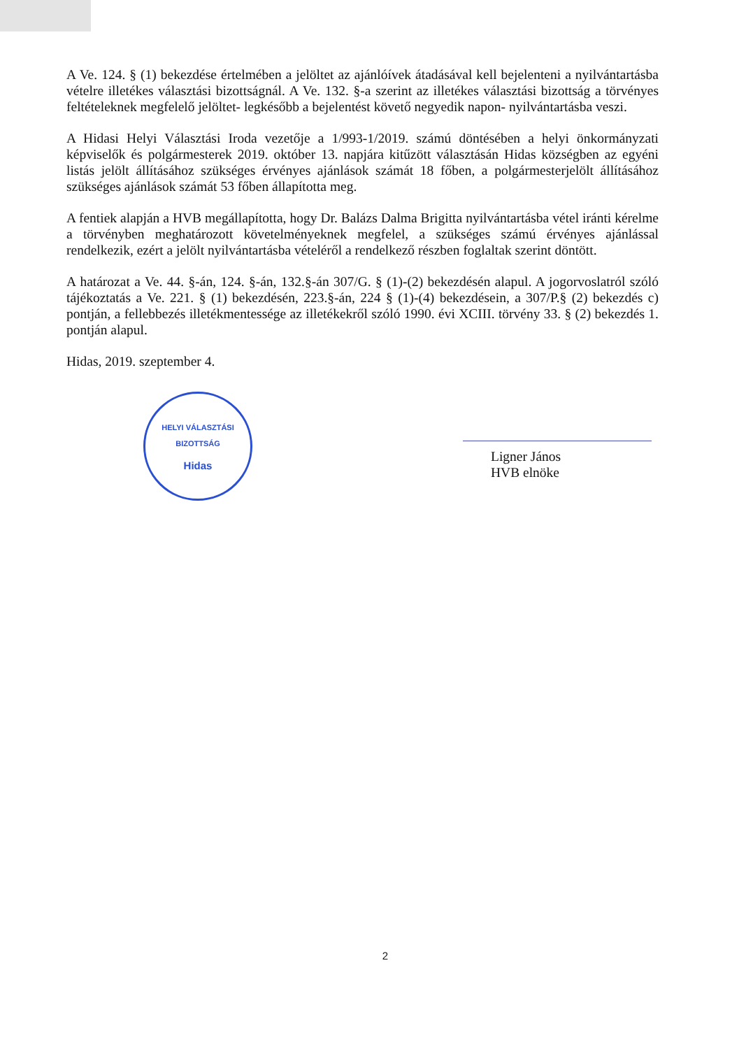A Ve. 124. § (1) bekezdése értelmében a jelöltet az ajánlóívek átadásával kell bejelenteni a nyilvántartásba vételre illetékes választási bizottságnál. A Ve. 132. §-a szerint az illetékes választási bizottság a törvényes feltételeknek megfelelő jelöltet- legkésőbb a bejelentést követő negyedik napon- nyilvántartásba veszi.
A Hidasi Helyi Választási Iroda vezetője a 1/993-1/2019. számú döntésében a helyi önkormányzati képviselők és polgármesterek 2019. október 13. napjára kitűzött választásán Hidas községben az egyéni listás jelölt állításához szükséges érvényes ajánlások számát 18 főben, a polgármesterjelölt állításához szükséges ajánlások számát 53 főben állapította meg.
A fentiek alapján a HVB megállapította, hogy Dr. Balázs Dalma Brigitta nyilvántartásba vétel iránti kérelme a törvényben meghatározott követelményeknek megfelel, a szükséges számú érvényes ajánlással rendelkezik, ezért a jelölt nyilvántartásba vételéről a rendelkező részben foglaltak szerint döntött.
A határozat a Ve. 44. §-án, 124. §-án, 132.§-án 307/G. § (1)-(2) bekezdésén alapul. A jogorvoslatról szóló tájékoztatás a Ve. 221. § (1) bekezdésén, 223.§-án, 224 § (1)-(4) bekezdésein, a 307/P.§ (2) bekezdés c) pontján, a fellebbezés illetékmentessége az illetékekről szóló 1990. évi XCIII. törvény 33. § (2) bekezdés 1. pontján alapul.
Hidas, 2019. szeptember 4.
HELYI VÁLASZTÁSI BIZOTTSÁG
Hidas
Ligner János
HVB elnöke
2